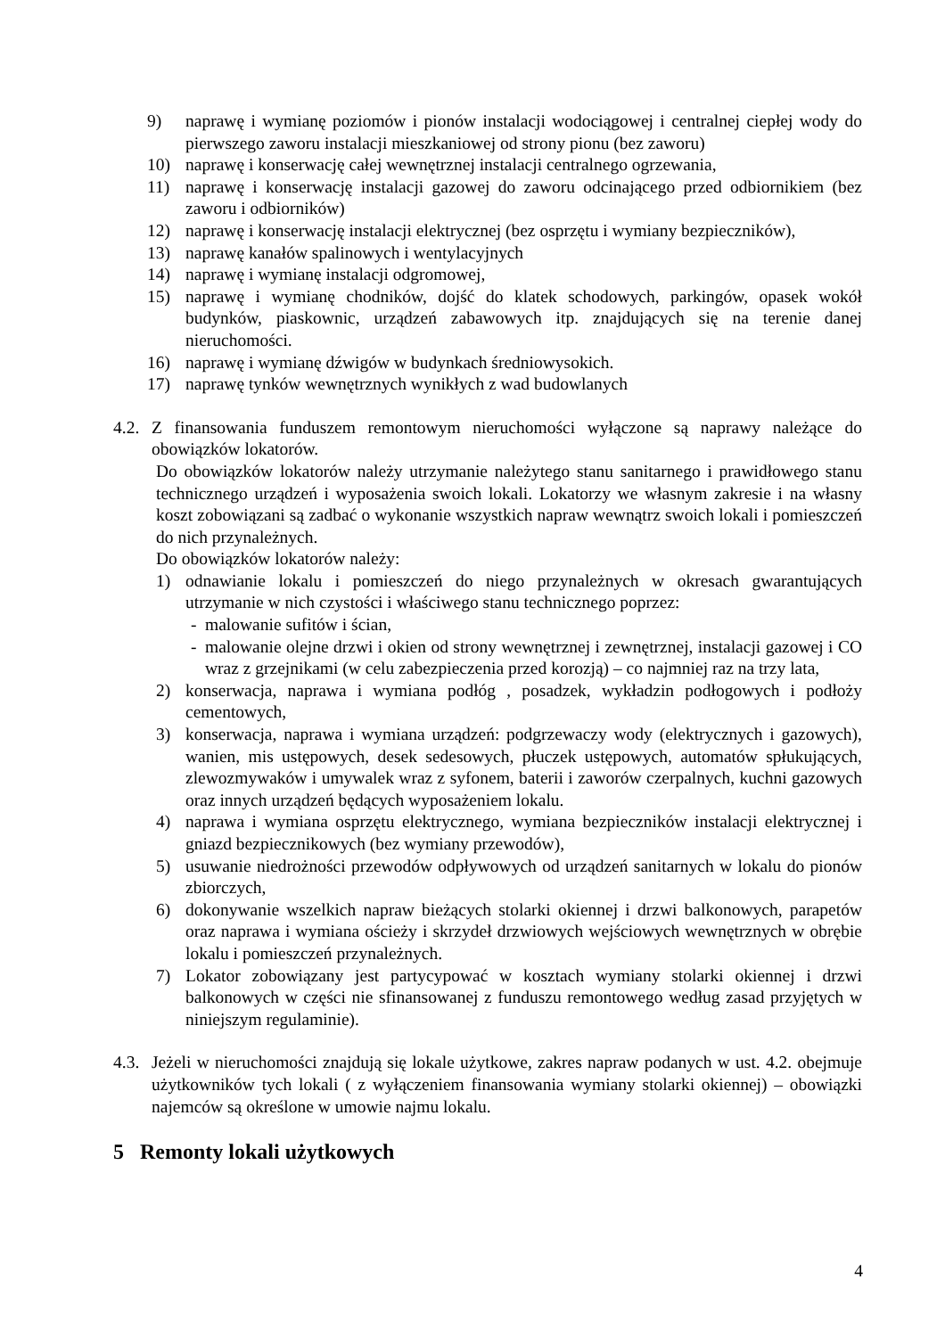9) naprawę i wymianę poziomów i pionów instalacji wodociągowej i centralnej ciepłej wody do pierwszego zaworu instalacji mieszkaniowej od strony pionu (bez zaworu)
10) naprawę i konserwację całej wewnętrznej instalacji centralnego ogrzewania,
11) naprawę i konserwację instalacji gazowej do zaworu odcinającego przed odbiornikiem (bez zaworu i odbiorników)
12) naprawę i konserwację instalacji elektrycznej (bez osprzętu i wymiany bezpieczników),
13) naprawę kanałów spalinowych i wentylacyjnych
14) naprawę i wymianę instalacji odgromowej,
15) naprawę i wymianę chodników, dojść do klatek schodowych, parkingów, opasek wokół budynków, piaskownic, urządzeń zabawowych itp. znajdujących się na terenie danej nieruchomości.
16) naprawę i wymianę dźwigów w budynkach średniowysokich.
17) naprawę tynków wewnętrznych wynikłych z wad budowlanych
4.2. Z finansowania funduszem remontowym nieruchomości wyłączone są naprawy należące do obowiązków lokatorów.
Do obowiązków lokatorów należy utrzymanie należytego stanu sanitarnego i prawidłowego stanu technicznego urządzeń i wyposażenia swoich lokali. Lokatorzy we własnym zakresie i na własny koszt zobowiązani są zadbać o wykonanie wszystkich napraw wewnątrz swoich lokali i pomieszczeń do nich przynależnych.
Do obowiązków lokatorów należy:
1) odnawianie lokalu i pomieszczeń do niego przynależnych w okresach gwarantujących utrzymanie w nich czystości i właściwego stanu technicznego poprzez:
- malowanie sufitów i ścian,
- malowanie olejne drzwi i okien od strony wewnętrznej i zewnętrznej, instalacji gazowej i CO wraz z grzejnikami (w celu zabezpieczenia przed korozją) – co najmniej raz na trzy lata,
2) konserwacja, naprawa i wymiana podłóg , posadzek, wykładzin podłogowych i podłoży cementowych,
3) konserwacja, naprawa i wymiana urządzeń: podgrzewaczy wody (elektrycznych i gazowych), wanien, mis ustępowych, desek sedesowych, płuczek ustępowych, automatów spłukujących, zlewozmywaków i umywalek wraz z syfonem, baterii i zaworów czerpalnych, kuchni gazowych oraz innych urządzeń będących wyposażeniem lokalu.
4) naprawa i wymiana osprzętu elektrycznego, wymiana bezpieczników instalacji elektrycznej i gniazd bezpiecznikowych (bez wymiany przewodów),
5) usuwanie niedrożności przewodów odpływowych od urządzeń sanitarnych w lokalu do pionów zbiorczych,
6) dokonywanie wszelkich napraw bieżących stolarki okiennej i drzwi balkonowych, parapetów oraz naprawa i wymiana ościeży i skrzydeł drzwiowych wejściowych wewnętrznych w obrębie lokalu i pomieszczeń przynależnych.
7) Lokator zobowiązany jest partycypować w kosztach wymiany stolarki okiennej i drzwi balkonowych w części nie sfinansowanej z funduszu remontowego według zasad przyjętych w niniejszym regulaminie).
4.3. Jeżeli w nieruchomości znajdują się lokale użytkowe, zakres napraw podanych w ust. 4.2. obejmuje użytkowników tych lokali ( z wyłączeniem finansowania wymiany stolarki okiennej) – obowiązki najemców są określone w umowie najmu lokalu.
5 Remonty lokali użytkowych
4